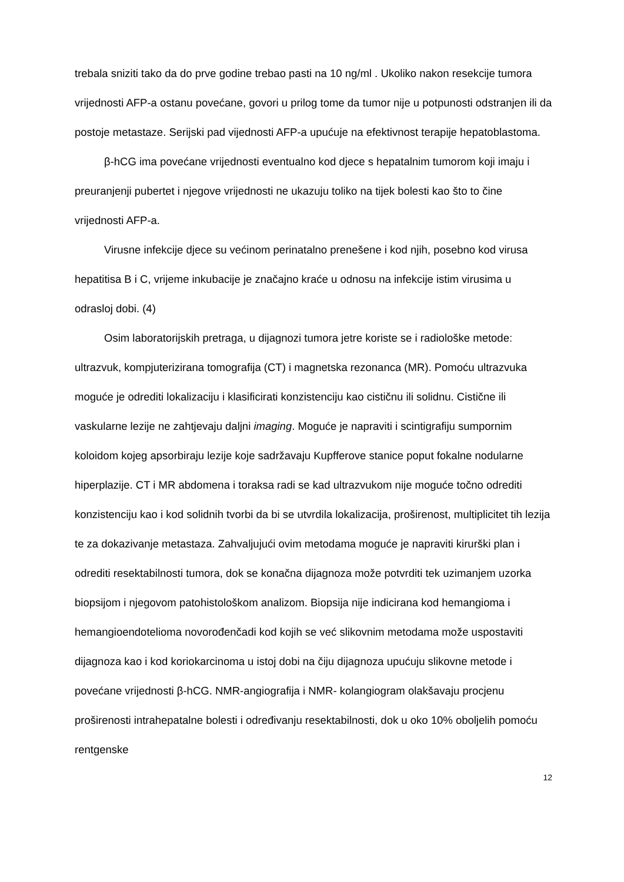trebala sniziti tako da do prve godine trebao pasti na 10 ng/ml . Ukoliko nakon resekcije tumora vrijednosti AFP-a ostanu povećane, govori u prilog tome da tumor nije u potpunosti odstranjen ili da postoje metastaze. Serijski pad vijednosti AFP-a upućuje na efektivnost terapije hepatoblastoma.
β-hCG ima povećane vrijednosti eventualno kod djece s hepatalnim tumorom koji imaju i preuranjenji pubertet i njegove vrijednosti ne ukazuju toliko na tijek bolesti kao što to čine vrijednosti AFP-a.
Virusne infekcije djece su većinom perinatalno prenešene i kod njih, posebno kod virusa hepatitisa B i C, vrijeme inkubacije je značajno kraće u odnosu na infekcije istim virusima u odrasloj dobi. (4)
Osim laboratorijskih pretraga, u dijagnozi tumora jetre koriste se i radiološke metode: ultrazvuk, kompjuterizirana tomografija (CT) i magnetska rezonanca (MR). Pomoću ultrazvuka moguće je odrediti lokalizaciju i klasificirati konzistenciju kao cističnu ili solidnu. Cistične ili vaskularne lezije ne zahtjevaju daljni imaging. Moguće je napraviti i scintigrafiju sumpornim koloidom kojeg apsorbiraju lezije koje sadržavaju Kupfferove stanice poput fokalne nodularne hiperplazije. CT i MR abdomena i toraksa radi se kad ultrazvukom nije moguće točno odrediti konzistenciju kao i kod solidnih tvorbi da bi se utvrdila lokalizacija, proširenost, multiplicitet tih lezija te za dokazivanje metastaza. Zahvaljujući ovim metodama moguće je napraviti kirurški plan i odrediti resektabilnosti tumora, dok se konačna dijagnoza može potvrditi tek uzimanjem uzorka biopsijom i njegovom patohistološkom analizom. Biopsija nije indicirana kod hemangioma i hemangioendotelioma novorođenčadi kod kojih se već slikovnim metodama može uspostaviti dijagnoza kao i kod koriokarcinoma u istoj dobi na čiju dijagnoza upućuju slikovne metode i povećane vrijednosti β-hCG. NMR-angiografija i NMR- kolangiogram olakšavaju procjenu proširenosti intrahepatalne bolesti i određivanju resektabilnosti, dok u oko 10% oboljelih pomoću rentgenske
12